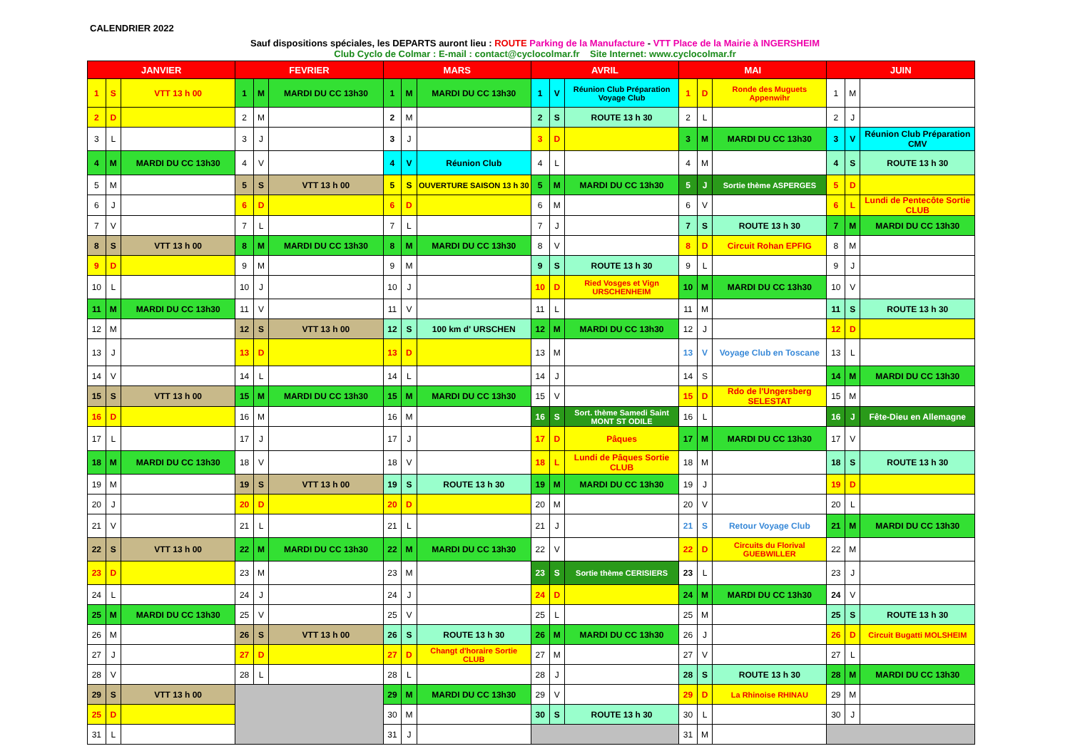CALENDRIER 2022
Sauf dispositions spéciales, les DEPARTS auront lieu : ROUTE Parking de la Manufacture - VTT Place de la Mairie à INGERSHEIM
Club Cyclo de Colmar : E-mail : contact@cyclocolmar.fr Site Internet: www.cyclocolmar.fr
| JANVIER | | | FEVRIER | | | MARS | | | AVRIL | | | MAI | | | JUIN | | |
| --- | --- | --- | --- | --- | --- | --- | --- | --- | --- | --- | --- | --- | --- | --- | --- | --- | --- |
| 1 | S | VTT 13 h 00 | 1 | M | MARDI DU CC 13h30 | 1 | M | MARDI DU CC 13h30 | 1 | V | Réunion Club Préparation Voyage Club | 1 | D | Ronde des Muguets Appenwihr | 1 | M | |
| 2 | D | | 2 | M | | 2 | M | | 2 | S | ROUTE 13 h 30 | 2 | L | | 2 | J | |
| 3 | L | | 3 | J | | 3 | J | | 3 | D | | 3 | M | MARDI DU CC 13h30 | 3 | V | Réunion Club Préparation CMV |
| 4 | M | MARDI DU CC 13h30 | 4 | V | | 4 | V | Réunion Club | 4 | L | | 4 | M | | 4 | S | ROUTE 13 h 30 |
| 5 | M | | 5 | S | VTT 13 h 00 | 5 | S | OUVERTURE SAISON 13 h 30 | 5 | M | MARDI DU CC 13h30 | 5 | J | Sortie thème ASPERGES | 5 | D | |
| 6 | J | | 6 | D | | 6 | D | | 6 | M | | 6 | V | | 6 | L | Lundi de Pentecôte Sortie CLUB |
| 7 | V | | 7 | L | | 7 | L | | 7 | J | | 7 | S | ROUTE 13 h 30 | 7 | M | MARDI DU CC 13h30 |
| 8 | S | VTT 13 h 00 | 8 | M | MARDI DU CC 13h30 | 8 | M | MARDI DU CC 13h30 | 8 | V | | 8 | D | Circuit Rohan EPFIG | 8 | M | |
| 9 | D | | 9 | M | | 9 | M | | 9 | S | ROUTE 13 h 30 | 9 | L | | 9 | J | |
| 10 | L | | 10 | J | | 10 | J | | 10 | D | Ried Vosges et Vign URSCHENHEIM | 10 | M | MARDI DU CC 13h30 | 10 | V | |
| 11 | M | MARDI DU CC 13h30 | 11 | V | | 11 | V | | 11 | L | | 11 | M | | 11 | S | ROUTE 13 h 30 |
| 12 | M | | 12 | S | VTT 13 h 00 | 12 | S | 100 km d' URSCHEN | 12 | M | MARDI DU CC 13h30 | 12 | J | | 12 | D | |
| 13 | J | | 13 | D | | 13 | D | | 13 | M | | 13 | V | Voyage Club en Toscane | 13 | L | |
| 14 | V | | 14 | L | | 14 | L | | 14 | J | | 14 | S | | 14 | M | MARDI DU CC 13h30 |
| 15 | S | VTT 13 h 00 | 15 | M | MARDI DU CC 13h30 | 15 | M | MARDI DU CC 13h30 | 15 | V | | 15 | D | Rdo de l'Ungersberg SELESTAT | 15 | M | |
| 16 | D | | 16 | M | | 16 | M | | 16 | S | Sort. thème Samedi Saint MONT ST ODILE | 16 | L | | 16 | J | Fête-Dieu en Allemagne |
| 17 | L | | 17 | J | | 17 | J | | 17 | D | Pâques | 17 | M | MARDI DU CC 13h30 | 17 | V | |
| 18 | M | MARDI DU CC 13h30 | 18 | V | | 18 | V | | 18 | L | Lundi de Pâques Sortie CLUB | 18 | M | | 18 | S | ROUTE 13 h 30 |
| 19 | M | | 19 | S | VTT 13 h 00 | 19 | S | ROUTE 13 h 30 | 19 | M | MARDI DU CC 13h30 | 19 | J | | 19 | D | |
| 20 | J | | 20 | D | | 20 | D | | 20 | M | | 20 | V | | 20 | L | |
| 21 | V | | 21 | L | | 21 | L | | 21 | J | | 21 | S | Retour Voyage Club | 21 | M | MARDI DU CC 13h30 |
| 22 | S | VTT 13 h 00 | 22 | M | MARDI DU CC 13h30 | 22 | M | MARDI DU CC 13h30 | 22 | V | | 22 | D | Circuits du Florival GUEBWILLER | 22 | M | |
| 23 | D | | 23 | M | | 23 | M | | 23 | S | Sortie thème CERISIERS | 23 | L | | 23 | J | |
| 24 | L | | 24 | J | | 24 | J | | 24 | D | | 24 | M | MARDI DU CC 13h30 | 24 | V | |
| 25 | M | MARDI DU CC 13h30 | 25 | V | | 25 | V | | 25 | L | | 25 | M | | 25 | S | ROUTE 13 h 30 |
| 26 | M | | 26 | S | VTT 13 h 00 | 26 | S | ROUTE 13 h 30 | 26 | M | MARDI DU CC 13h30 | 26 | J | | 26 | D | Circuit Bugatti MOLSHEIM |
| 27 | J | | 27 | D | | 27 | D | Changt d'horaire Sortie CLUB | 27 | M | | 27 | V | | 27 | L | |
| 28 | V | | 28 | L | | 28 | L | | 28 | J | | 28 | S | ROUTE 13 h 30 | 28 | M | MARDI DU CC 13h30 |
| 29 | S | VTT 13 h 00 | | | | 29 | M | MARDI DU CC 13h30 | 29 | V | | 29 | D | La Rhinoise RHINAU | 29 | M | |
| 25 | D | | | | | 30 | M | | 30 | S | ROUTE 13 h 30 | 30 | L | | 30 | J | |
| 31 | L | | | | | 31 | J | | | | | 31 | M | | | | |